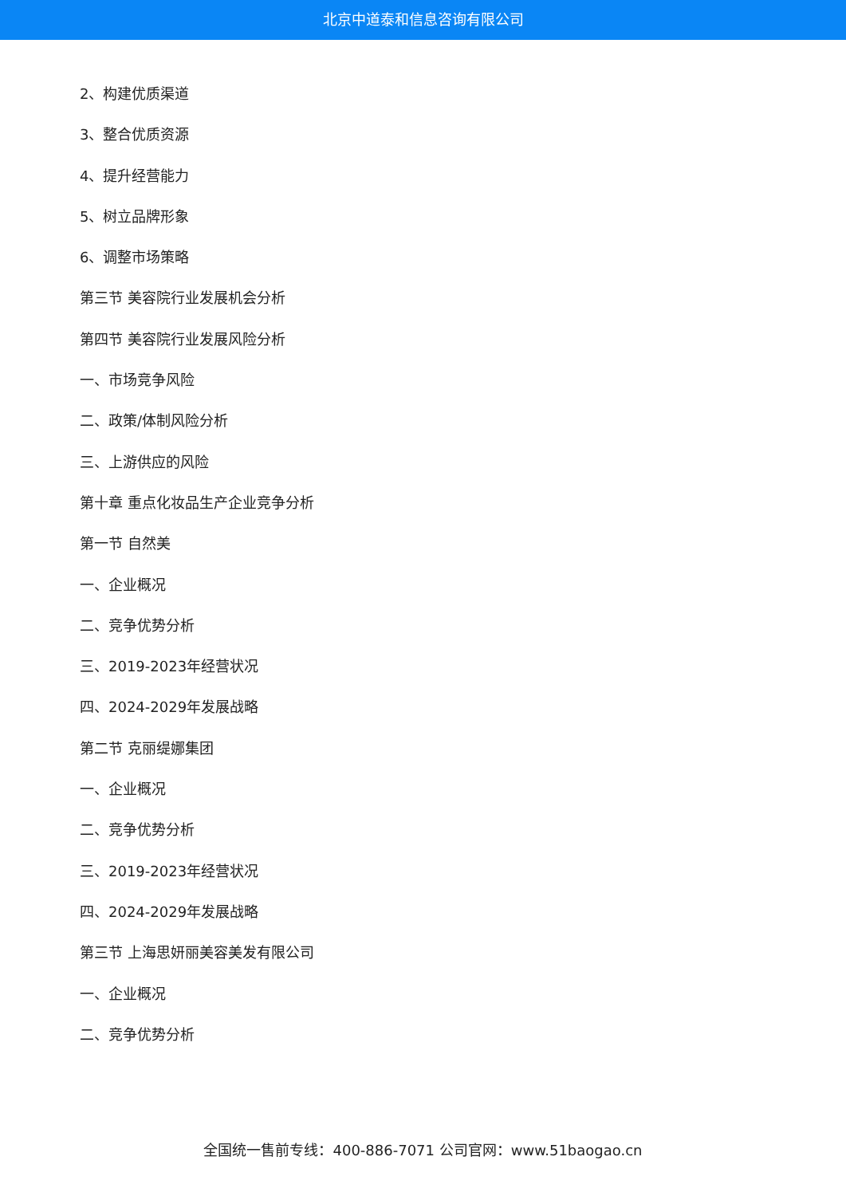北京中道泰和信息咨询有限公司
2、构建优质渠道
3、整合优质资源
4、提升经营能力
5、树立品牌形象
6、调整市场策略
第三节 美容院行业发展机会分析
第四节 美容院行业发展风险分析
一、市场竞争风险
二、政策/体制风险分析
三、上游供应的风险
第十章 重点化妆品生产企业竞争分析
第一节 自然美
一、企业概况
二、竞争优势分析
三、2019-2023年经营状况
四、2024-2029年发展战略
第二节 克丽缇娜集团
一、企业概况
二、竞争优势分析
三、2019-2023年经营状况
四、2024-2029年发展战略
第三节 上海思妍丽美容美发有限公司
一、企业概况
二、竞争优势分析
全国统一售前专线：400-886-7071 公司官网：www.51baogao.cn